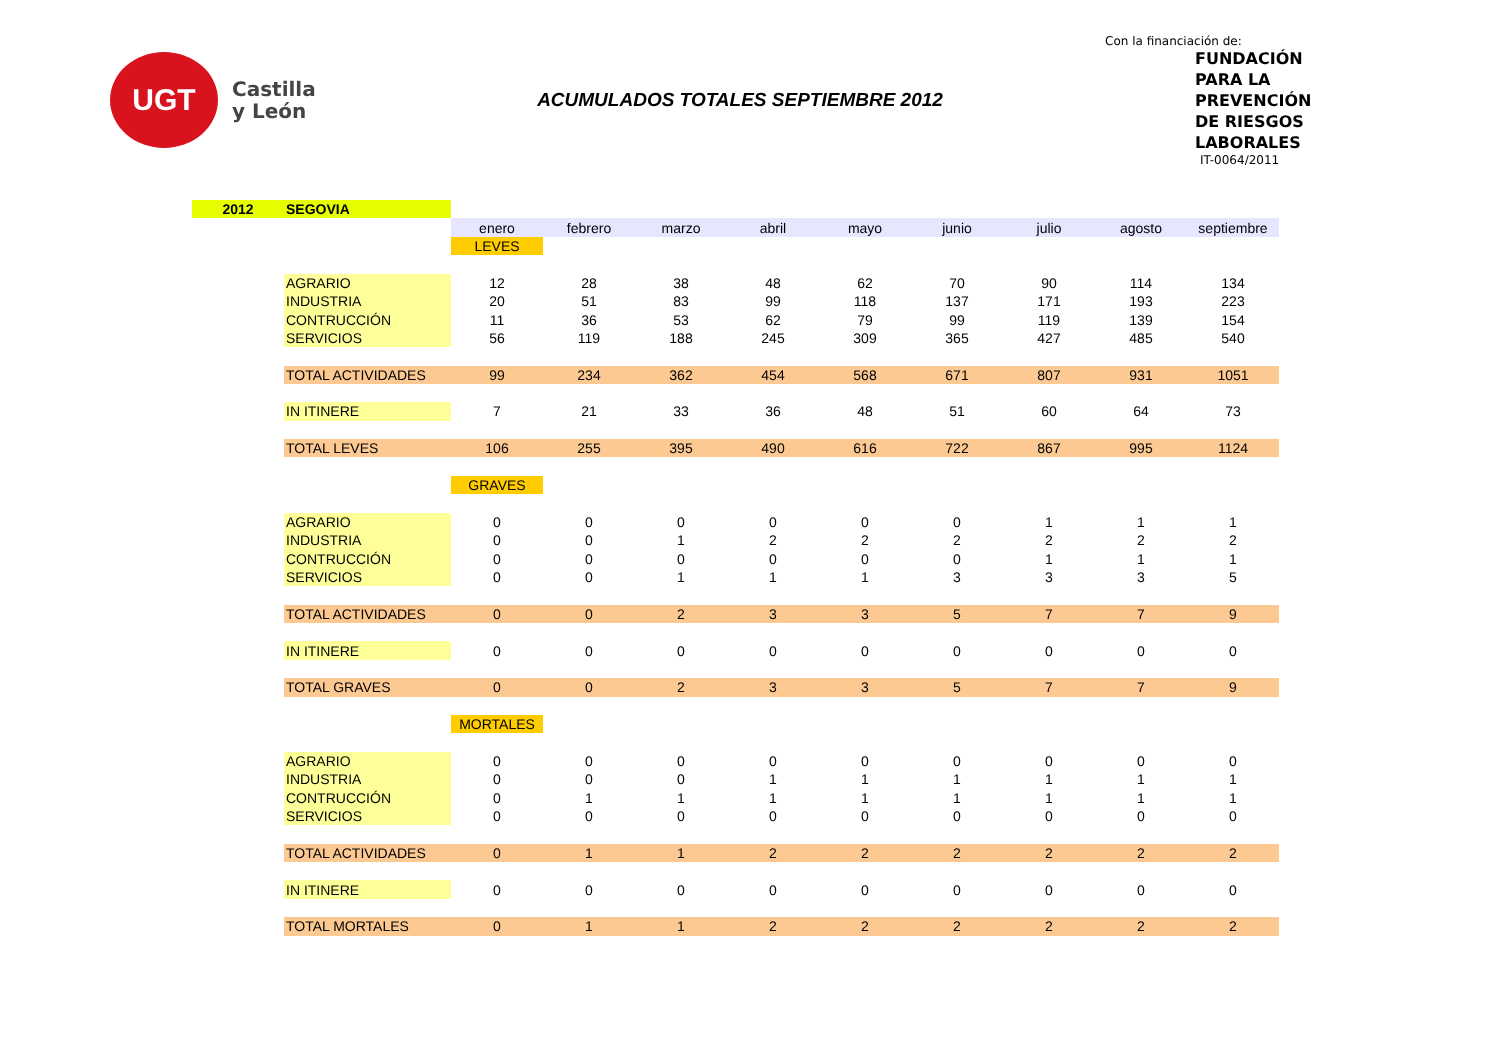UGT
Castilla
y León
ACUMULADOS TOTALES SEPTIEMBRE 2012
Con la financiación de:
FUNDACIÓN
PARA LA
PREVENCIÓN
DE RIESGOS
LABORALES
IT-0064/2011
| 2012 | SEGOVIA | | | | | | | | | |
| | | enero | febrero | marzo | abril | mayo | junio | julio | agosto | septiembre |
| | | LEVES | | | | | | | | |
| | AGRARIO | 12 | 28 | 38 | 48 | 62 | 70 | 90 | 114 | 134 |
| | INDUSTRIA | 20 | 51 | 83 | 99 | 118 | 137 | 171 | 193 | 223 |
| | CONTRUCCIÓN | 11 | 36 | 53 | 62 | 79 | 99 | 119 | 139 | 154 |
| | SERVICIOS | 56 | 119 | 188 | 245 | 309 | 365 | 427 | 485 | 540 |
| | TOTAL ACTIVIDADES | 99 | 234 | 362 | 454 | 568 | 671 | 807 | 931 | 1051 |
| | IN ITINERE | 7 | 21 | 33 | 36 | 48 | 51 | 60 | 64 | 73 |
| | TOTAL LEVES | 106 | 255 | 395 | 490 | 616 | 722 | 867 | 995 | 1124 |
| | | GRAVES | | | | | | | | |
| | AGRARIO | 0 | 0 | 0 | 0 | 0 | 0 | 1 | 1 | 1 |
| | INDUSTRIA | 0 | 0 | 1 | 2 | 2 | 2 | 2 | 2 | 2 |
| | CONTRUCCIÓN | 0 | 0 | 0 | 0 | 0 | 0 | 1 | 1 | 1 |
| | SERVICIOS | 0 | 0 | 1 | 1 | 1 | 3 | 3 | 3 | 5 |
| | TOTAL ACTIVIDADES | 0 | 0 | 2 | 3 | 3 | 5 | 7 | 7 | 9 |
| | IN ITINERE | 0 | 0 | 0 | 0 | 0 | 0 | 0 | 0 | 0 |
| | TOTAL GRAVES | 0 | 0 | 2 | 3 | 3 | 5 | 7 | 7 | 9 |
| | | MORTALES | | | | | | | | |
| | AGRARIO | 0 | 0 | 0 | 0 | 0 | 0 | 0 | 0 | 0 |
| | INDUSTRIA | 0 | 0 | 0 | 1 | 1 | 1 | 1 | 1 | 1 |
| | CONTRUCCIÓN | 0 | 1 | 1 | 1 | 1 | 1 | 1 | 1 | 1 |
| | SERVICIOS | 0 | 0 | 0 | 0 | 0 | 0 | 0 | 0 | 0 |
| | TOTAL ACTIVIDADES | 0 | 1 | 1 | 2 | 2 | 2 | 2 | 2 | 2 |
| | IN ITINERE | 0 | 0 | 0 | 0 | 0 | 0 | 0 | 0 | 0 |
| | TOTAL MORTALES | 0 | 1 | 1 | 2 | 2 | 2 | 2 | 2 | 2 |